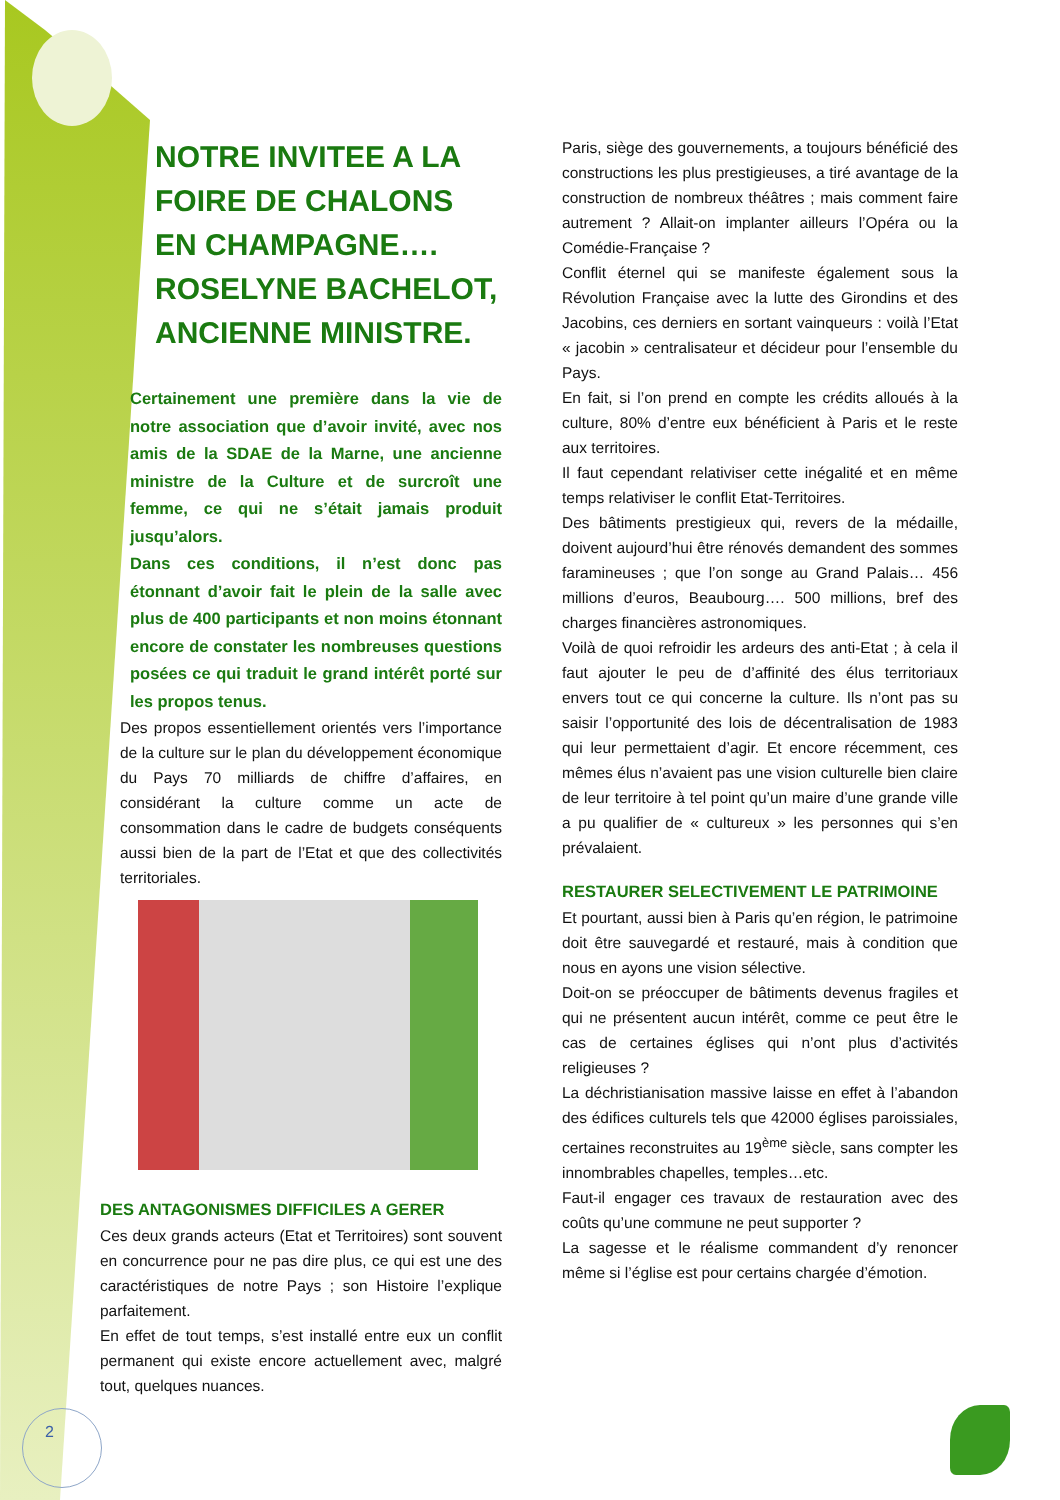NOTRE INVITEE A LA FOIRE DE CHALONS EN CHAMPAGNE…. ROSELYNE BACHELOT, ANCIENNE MINISTRE.
Certainement une première dans la vie de notre association que d’avoir invité, avec nos amis de la SDAE de la Marne, une ancienne ministre de la Culture et de surcroît une femme, ce qui ne s’était jamais produit jusqu’alors.
Dans ces conditions, il n’est donc pas étonnant d’avoir fait le plein de la salle avec plus de 400 participants et non moins étonnant encore de constater les nombreuses questions posées ce qui traduit le grand intérêt porté sur les propos tenus.
Des propos essentiellement orientés vers l’importance de la culture sur le plan du développement économique du Pays 70 milliards de chiffre d’affaires, en considérant la culture comme un acte de consommation dans le cadre de budgets conséquents aussi bien de la part de l’Etat et que des collectivités territoriales.
DES ANTAGONISMES DIFFICILES A GERER
Ces deux grands acteurs (Etat et Territoires) sont souvent en concurrence pour ne pas dire plus, ce qui est une des caractéristiques de notre Pays ; son Histoire l’explique parfaitement.
En effet de tout temps, s’est installé entre eux un conflit permanent qui existe encore actuellement avec, malgré tout, quelques nuances.
Paris, siège des gouvernements, a toujours bénéficié des constructions les plus prestigieuses, a tiré avantage de la construction de nombreux théâtres ; mais comment faire autrement ? Allait-on implanter ailleurs l’Opéra ou la Comédie-Française ?
Conflit éternel qui se manifeste également sous la Révolution Française avec la lutte des Girondins et des Jacobins, ces derniers en sortant vainqueurs : voilà l’Etat « jacobin » centralisateur et décideur pour l’ensemble du Pays.
En fait, si l’on prend en compte les crédits alloués à la culture, 80% d’entre eux bénéficient à Paris et le reste aux territoires.
Il faut cependant relativiser cette inégalité et en même temps relativiser le conflit Etat-Territoires.
Des bâtiments prestigieux qui, revers de la médaille, doivent aujourd’hui être rénovés demandent des sommes faramineuses ; que l’on songe au Grand Palais… 456 millions d’euros, Beaubourg…. 500 millions, bref des charges financières astronomiques.
Voilà de quoi refroidir les ardeurs des anti-Etat ; à cela il faut ajouter le peu de d’affinité des élus territoriaux envers tout ce qui concerne la culture. Ils n’ont pas su saisir l’opportunité des lois de décentralisation de 1983 qui leur permettaient d’agir. Et encore récemment, ces mêmes élus n’avaient pas une vision culturelle bien claire de leur territoire à tel point qu’un maire d’une grande ville a pu qualifier de « cultureux » les personnes qui s’en prévalaient.
RESTAURER SELECTIVEMENT LE PATRIMOINE
Et pourtant, aussi bien à Paris qu’en région, le patrimoine doit être sauvegardé et restauré, mais à condition que nous en ayons une vision sélective.
Doit-on se préoccuper de bâtiments devenus fragiles et qui ne présentent aucun intérêt, comme ce peut être le cas de certaines églises qui n’ont plus d’activités religieuses ?
La déchristianisation massive laisse en effet à l’abandon des édifices culturels tels que 42000 églises paroissiales, certaines reconstruites au 19<sup>ème</sup> siècle, sans compter les innombrables chapelles, temples…etc.
Faut-il engager ces travaux de restauration avec des coûts qu’une commune ne peut supporter ?
La sagesse et le réalisme commandent d’y renoncer même si l’église est pour certains chargée d’émotion.
2